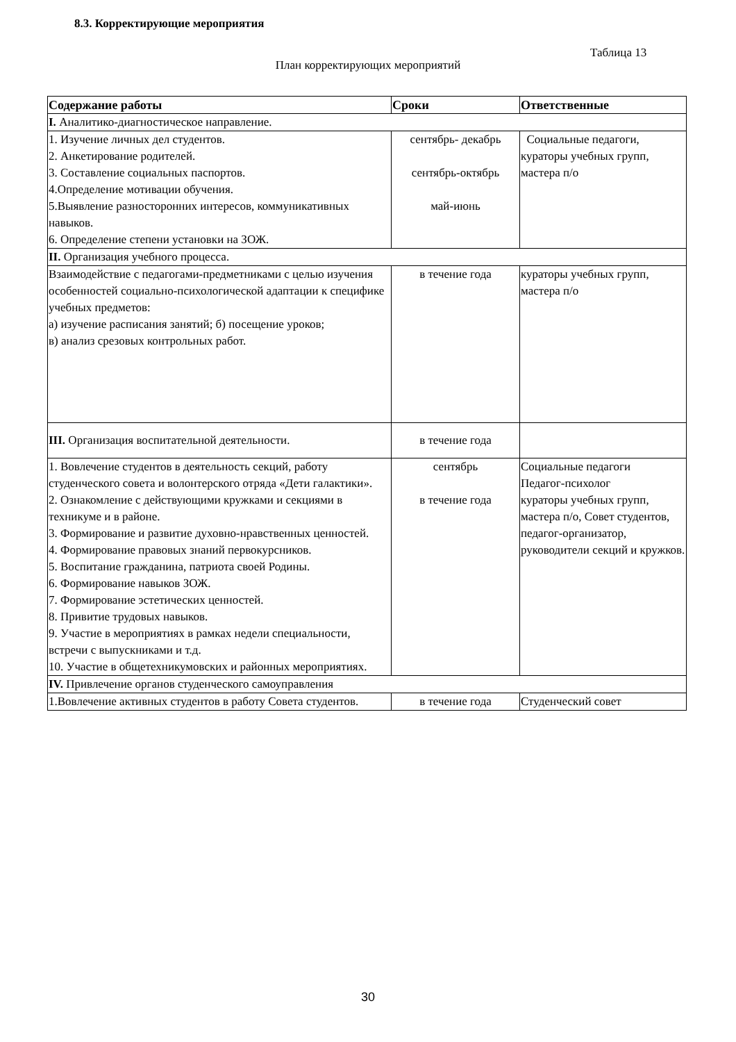8.3. Корректирующие мероприятия
Таблица 13
План корректирующих мероприятий
| Содержание работы | Сроки | Ответственные |
| --- | --- | --- |
| I. Аналитико-диагностическое направление. | | |
| 1. Изучение личных дел студентов. 2. Анкетирование родителей. 3. Составление социальных паспортов. 4.Определение мотивации обучения. 5.Выявление разносторонних интересов, коммуникативных навыков. 6. Определение степени установки на ЗОЖ. | сентябрь- декабрь сентябрь-октябрь май-июнь | Социальные педагоги, кураторы учебных групп, мастера п/о |
| II. Организация учебного процесса. | | |
| Взаимодействие с педагогами-предметниками с целью изучения особенностей социально-психологической адаптации к специфике учебных предметов: а) изучение расписания занятий; б) посещение уроков; в) анализ срезовых контрольных работ. | в течение года | кураторы учебных групп, мастера п/о |
| III. Организация воспитательной деятельности. | в течение года | |
| 1. Вовлечение студентов в деятельность секций, работу студенческого совета и волонтерского отряда «Дети галактики». 2. Ознакомление с действующими кружками и секциями в техникуме и в районе. 3. Формирование и развитие духовно-нравственных ценностей. 4. Формирование правовых знаний первокурсников. 5. Воспитание гражданина, патриота своей Родины. 6. Формирование навыков ЗОЖ. 7. Формирование эстетических ценностей. 8. Привитие трудовых навыков. 9. Участие в мероприятиях в рамках недели специальности, встречи с выпускниками и т.д. 10. Участие в общетехникумовских и районных мероприятиях. | сентябрь в течение года | Социальные педагоги Педагог-психолог кураторы учебных групп, мастера п/о, Совет студентов, педагог-организатор, руководители секций и кружков. |
| IV. Привлечение органов студенческого самоуправления | | |
| 1.Вовлечение активных студентов в работу Совета студентов. | в течение года | Студенческий совет |
30